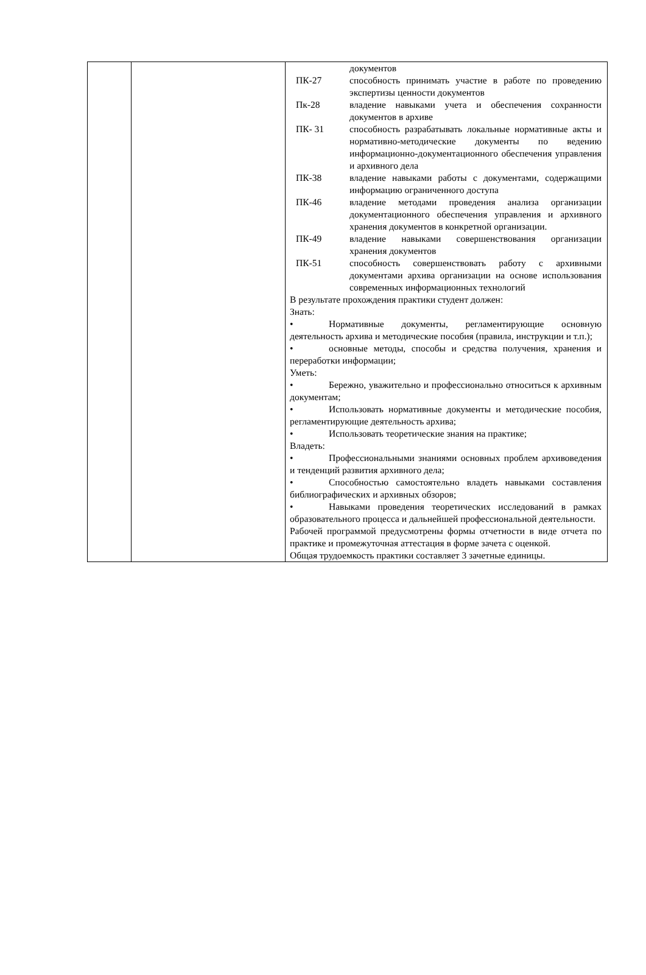| | | / / документов / / ПК-27 / способность принимать участие в работе по проведению экспертизы ценности документов / / Пк-28 / владение навыками учета и обеспечения сохранности документов в архиве / / ПК- 31 / способность разрабатывать локальные нормативные акты и нормативно-методические документы по ведению информационно-документационного обеспечения управления и архивного дела / / ПК-38 / владение навыками работы с документами, содержащими информацию ограниченного доступа / / ПК-46 / владение методами проведения анализа организации документационного обеспечения управления и архивного хранения документов в конкретной организации. / / ПК-49 / владение навыками совершенствования организации хранения документов / / ПК-51 / способность совершенствовать работу с архивными документами архива организации на основе использования современных информационных технологий / В результате прохождения практики студент должен: Знать: • Нормативные документы, регламентирующие основную деятельность архива и методические пособия (правила, инструкции и т.п.); • основные методы, способы и средства получения, хранения и переработки информации; Уметь: • Бережно, уважительно и профессионально относиться к архивным документам; • Использовать нормативные документы и методические пособия, регламентирующие деятельность архива; • Использовать теоретические знания на практике; Владеть: • Профессиональными знаниями основных проблем архивоведения и тенденций развития архивного дела; • Способностью самостоятельно владеть навыками составления библиографических и архивных обзоров; • Навыками проведения теоретических исследований в рамках образовательного процесса и дальнейшей профессиональной деятельности. Рабочей программой предусмотрены формы отчетности в виде отчета по практике и промежуточная аттестация в форме зачета с оценкой. Общая трудоемкость практики составляет 3 зачетные единицы. |